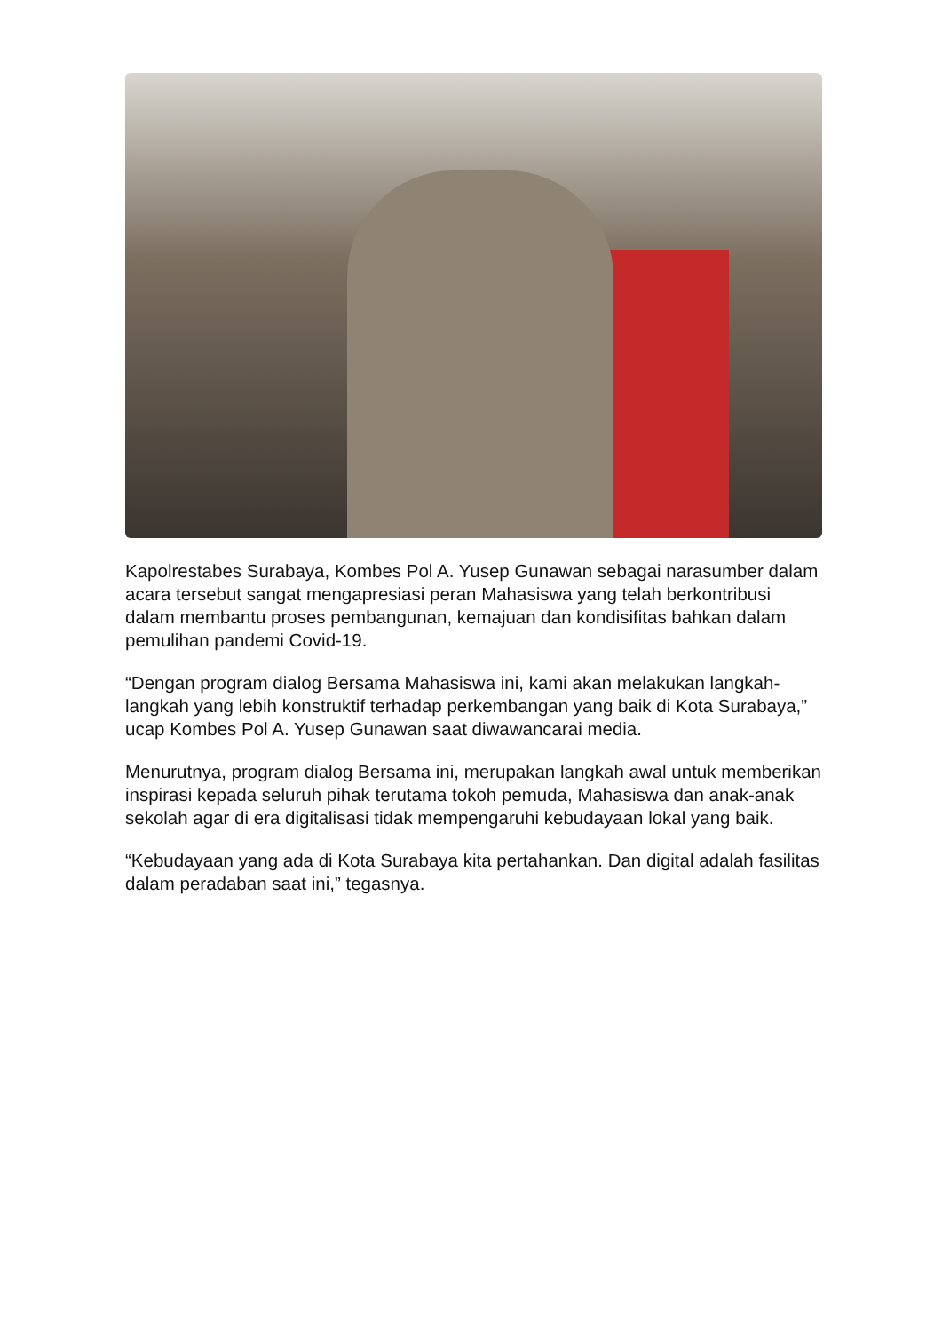Kapolrestabes Surabaya, Kombes Pol A. Yusep Gunawan sebagai narasumber dalam acara tersebut sangat mengapresiasi peran Mahasiswa yang telah berkontribusi dalam membantu proses pembangunan, kemajuan dan kondisifitas bahkan dalam pemulihan pandemi Covid-19.
“Dengan program dialog Bersama Mahasiswa ini, kami akan melakukan langkah-langkah yang lebih konstruktif terhadap perkembangan yang baik di Kota Surabaya,” ucap Kombes Pol A. Yusep Gunawan saat diwawancarai media.
Menurutnya, program dialog Bersama ini, merupakan langkah awal untuk memberikan inspirasi kepada seluruh pihak terutama tokoh pemuda, Mahasiswa dan anak-anak sekolah agar di era digitalisasi tidak mempengaruhi kebudayaan lokal yang baik.
“Kebudayaan yang ada di Kota Surabaya kita pertahankan. Dan digital adalah fasilitas dalam peradaban saat ini,” tegasnya.